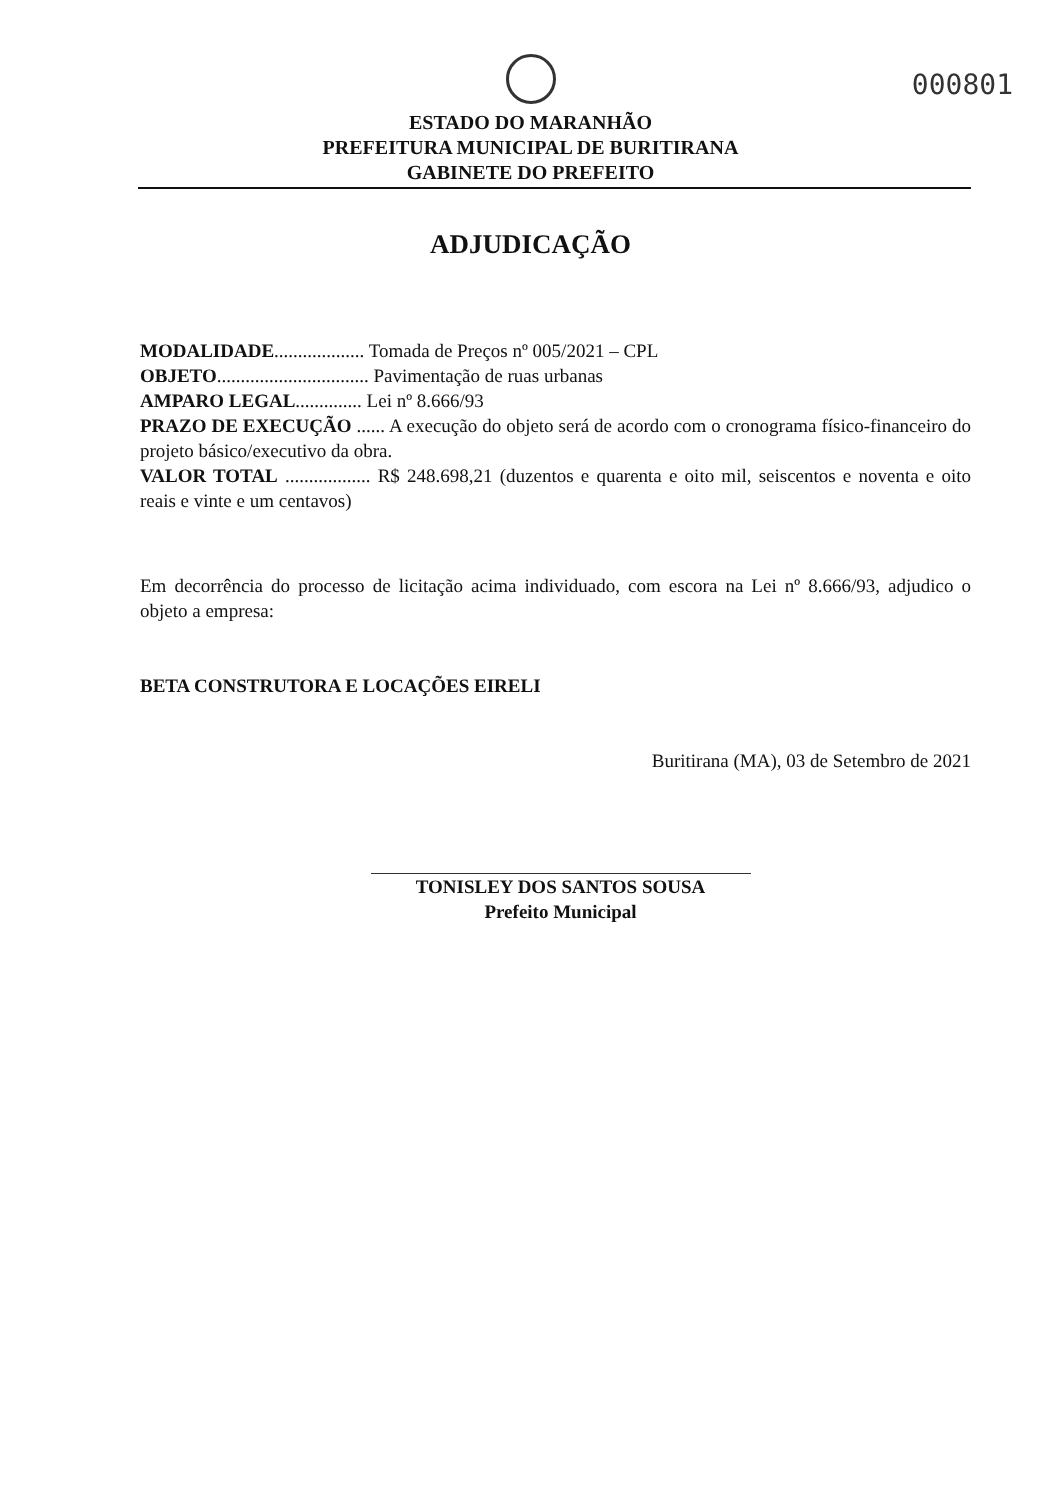000801
ESTADO DO MARANHÃO
PREFEITURA MUNICIPAL DE BURITIRANA
GABINETE DO PREFEITO
ADJUDICAÇÃO
MODALIDADE................... Tomada de Preços nº 005/2021 – CPL
OBJETO................................ Pavimentação de ruas urbanas
AMPARO LEGAL.............. Lei nº 8.666/93
PRAZO DE EXECUÇÃO ...... A execução do objeto será de acordo com o cronograma físico-financeiro do projeto básico/executivo da obra.
VALOR TOTAL .................. R$ 248.698,21 (duzentos e quarenta e oito mil, seiscentos e noventa e oito reais e vinte e um centavos)
Em decorrência do processo de licitação acima individuado, com escora na Lei nº 8.666/93, adjudico o objeto a empresa:
BETA CONSTRUTORA E LOCAÇÕES EIRELI
Buritirana (MA), 03 de Setembro de 2021
TONISLEY DOS SANTOS SOUSA
Prefeito Municipal